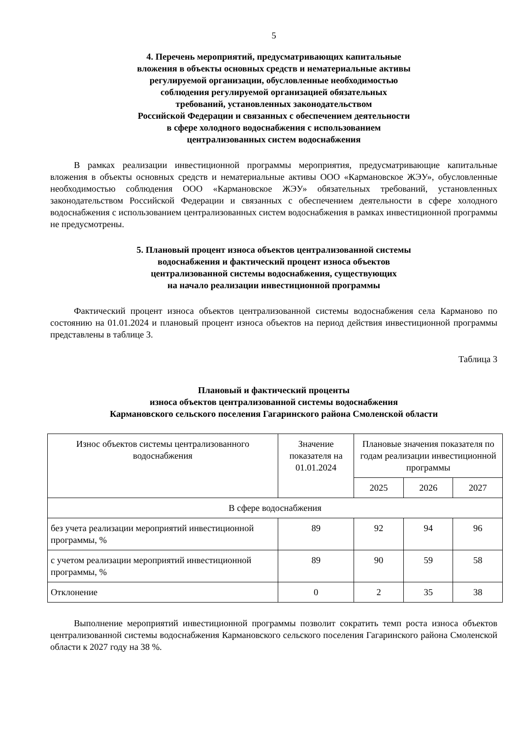5
4. Перечень мероприятий, предусматривающих капитальные
вложения в объекты основных средств и нематериальные активы
регулируемой организации, обусловленные необходимостью
соблюдения регулируемой организацией обязательных
требований, установленных законодательством
Российской Федерации и связанных с обеспечением деятельности
в сфере холодного водоснабжения с использованием
централизованных систем водоснабжения
В рамках реализации инвестиционной программы мероприятия, предусматривающие капитальные вложения в объекты основных средств и нематериальные активы ООО «Кармановское ЖЭУ», обусловленные необходимостью соблюдения ООО «Кармановское ЖЭУ» обязательных требований, установленных законодательством Российской Федерации и связанных с обеспечением деятельности в сфере холодного водоснабжения с использованием централизованных систем водоснабжения в рамках инвестиционной программы не предусмотрены.
5. Плановый процент износа объектов централизованной системы
водоснабжения и фактический процент износа объектов
централизованной системы водоснабжения, существующих
на начало реализации инвестиционной программы
Фактический процент износа объектов централизованной системы водоснабжения села Карманово по состоянию на 01.01.2024 и плановый процент износа объектов на период действия инвестиционной программы представлены в таблице 3.
Таблица 3
Плановый и фактический проценты
износа объектов централизованной системы водоснабжения
Кармановского сельского поселения Гагаринского района Смоленской области
| Износ объектов системы централизованного водоснабжения | Значение показателя на 01.01.2024 | Плановые значения показателя по годам реализации инвестиционной программы | | |
| --- | --- | --- | --- | --- |
| | | 2025 | 2026 | 2027 |
| В сфере водоснабжения | | | | |
| без учета реализации мероприятий инвестиционной программы, % | 89 | 92 | 94 | 96 |
| с учетом реализации мероприятий инвестиционной программы, % | 89 | 90 | 59 | 58 |
| Отклонение | 0 | 2 | 35 | 38 |
Выполнение мероприятий инвестиционной программы позволит сократить темп роста износа объектов централизованной системы водоснабжения Кармановского сельского поселения Гагаринского района Смоленской области к 2027 году на 38 %.